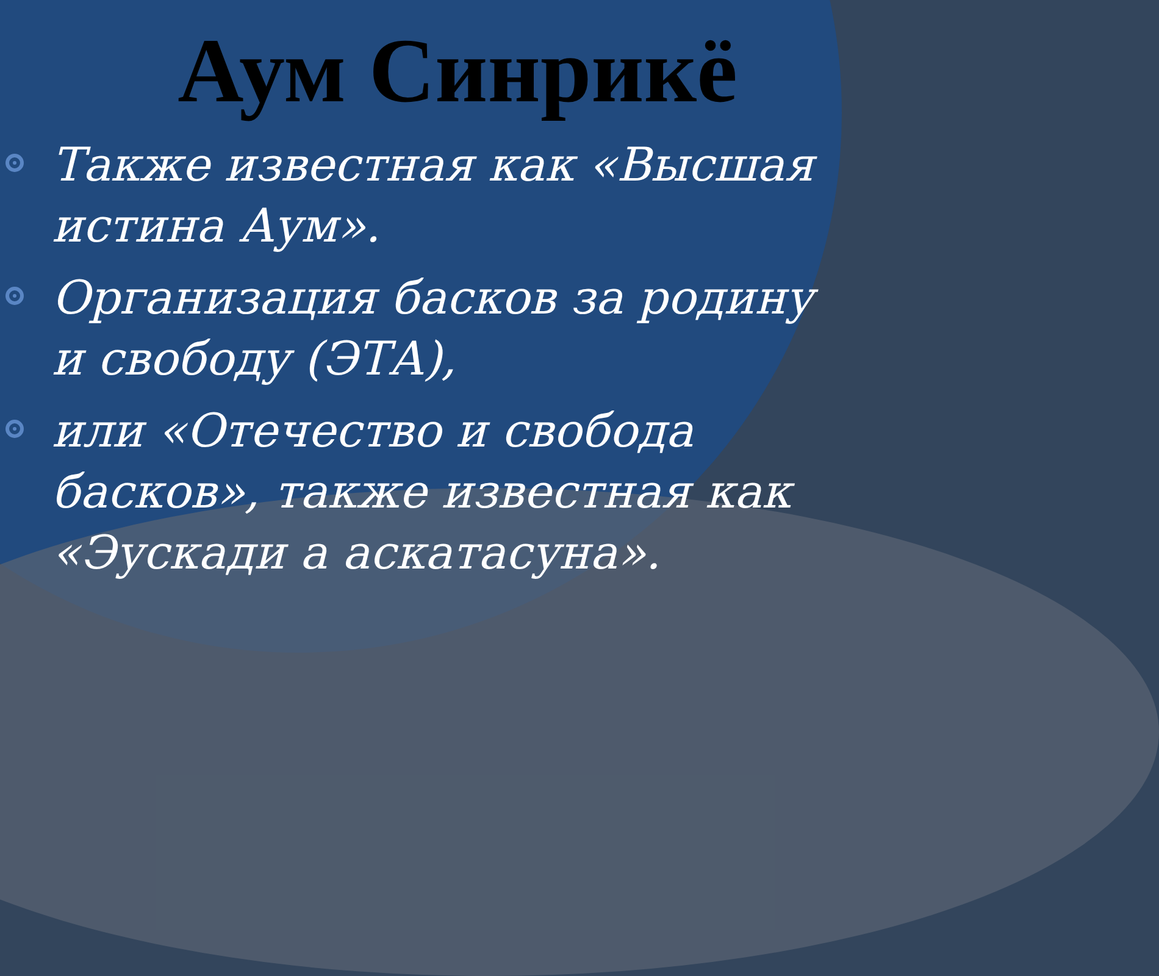Аум Синрикё
Также известная как «Высшая истина Аум».
Организация басков за родину и свободу (ЭТА),
или «Отечество и свобода басков», также известная как «Эускади а аскатасуна».